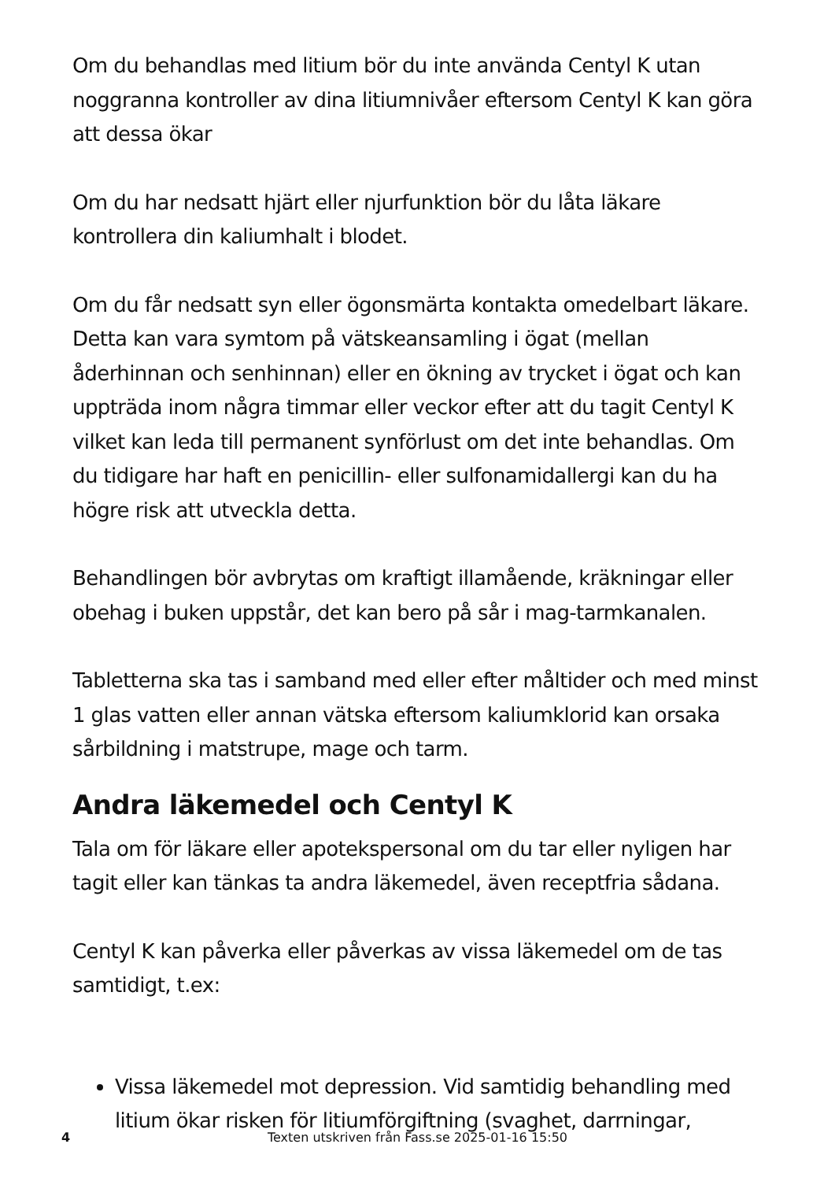Om du behandlas med litium bör du inte använda Centyl K utan noggranna kontroller av dina litiumnivåer eftersom Centyl K kan göra att dessa ökar
Om du har nedsatt hjärt eller njurfunktion bör du låta läkare kontrollera din kaliumhalt i blodet.
Om du får nedsatt syn eller ögonsmärta kontakta omedelbart läkare. Detta kan vara symtom på vätskeansamling i ögat (mellan åderhinnan och senhinnan) eller en ökning av trycket i ögat och kan uppträda inom några timmar eller veckor efter att du tagit Centyl K vilket kan leda till permanent synförlust om det inte behandlas. Om du tidigare har haft en penicillin- eller sulfonamidallergi kan du ha högre risk att utveckla detta.
Behandlingen bör avbrytas om kraftigt illamående, kräkningar eller obehag i buken uppstår, det kan bero på sår i mag-tarmkanalen.
Tabletterna ska tas i samband med eller efter måltider och med minst 1 glas vatten eller annan vätska eftersom kaliumklorid kan orsaka sårbildning i matstrupe, mage och tarm.
Andra läkemedel och Centyl K
Tala om för läkare eller apotekspersonal om du tar eller nyligen har tagit eller kan tänkas ta andra läkemedel, även receptfria sådana.
Centyl K kan påverka eller påverkas av vissa läkemedel om de tas samtidigt, t.ex:
Vissa läkemedel mot depression. Vid samtidig behandling med litium ökar risken för litiumförgiftning (svaghet, darrningar,
4 Texten utskriven från Fass.se 2025-01-16 15:50